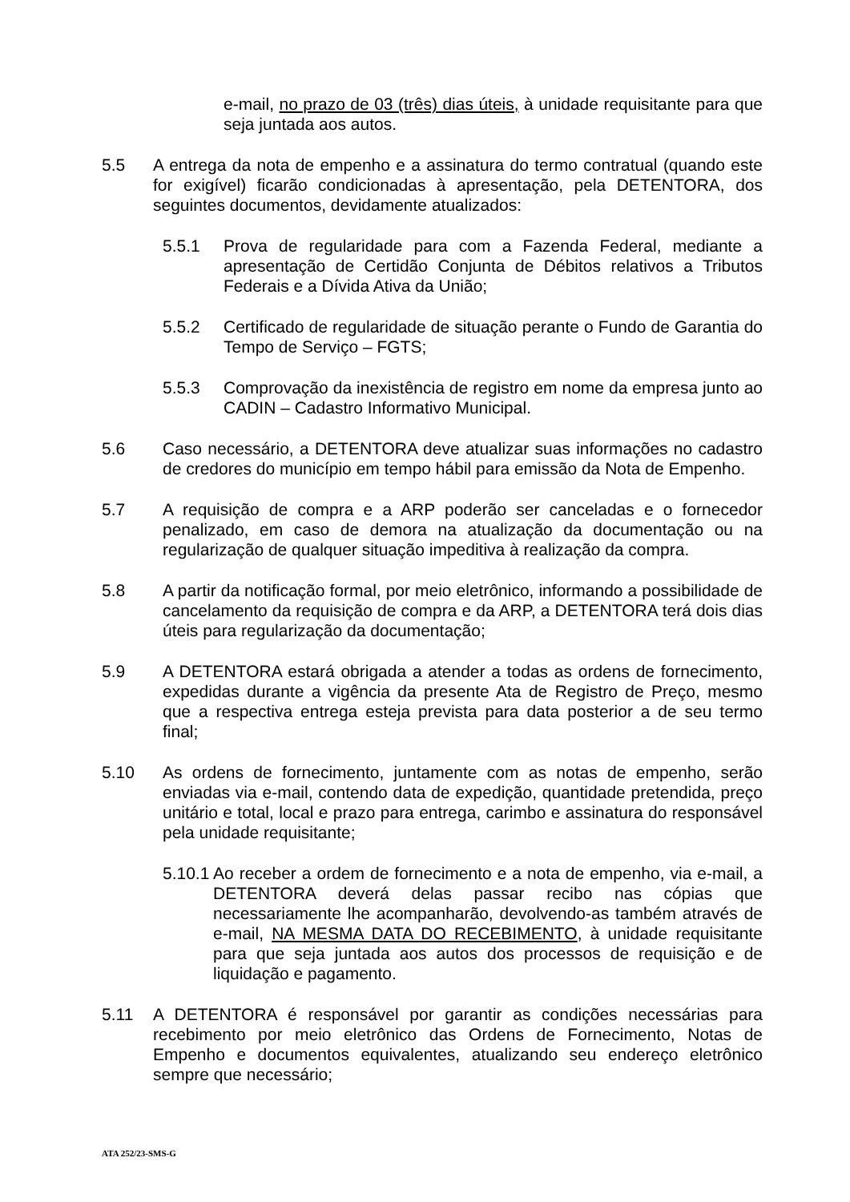e-mail, no prazo de 03 (três) dias úteis, à unidade requisitante para que seja juntada aos autos.
5.5 A entrega da nota de empenho e a assinatura do termo contratual (quando este for exigível) ficarão condicionadas à apresentação, pela DETENTORA, dos seguintes documentos, devidamente atualizados:
5.5.1 Prova de regularidade para com a Fazenda Federal, mediante a apresentação de Certidão Conjunta de Débitos relativos a Tributos Federais e a Dívida Ativa da União;
5.5.2 Certificado de regularidade de situação perante o Fundo de Garantia do Tempo de Serviço – FGTS;
5.5.3 Comprovação da inexistência de registro em nome da empresa junto ao CADIN – Cadastro Informativo Municipal.
5.6 Caso necessário, a DETENTORA deve atualizar suas informações no cadastro de credores do município em tempo hábil para emissão da Nota de Empenho.
5.7 A requisição de compra e a ARP poderão ser canceladas e o fornecedor penalizado, em caso de demora na atualização da documentação ou na regularização de qualquer situação impeditiva à realização da compra.
5.8 A partir da notificação formal, por meio eletrônico, informando a possibilidade de cancelamento da requisição de compra e da ARP, a DETENTORA terá dois dias úteis para regularização da documentação;
5.9 A DETENTORA estará obrigada a atender a todas as ordens de fornecimento, expedidas durante a vigência da presente Ata de Registro de Preço, mesmo que a respectiva entrega esteja prevista para data posterior a de seu termo final;
5.10 As ordens de fornecimento, juntamente com as notas de empenho, serão enviadas via e-mail, contendo data de expedição, quantidade pretendida, preço unitário e total, local e prazo para entrega, carimbo e assinatura do responsável pela unidade requisitante;
5.10.1
Ao receber a ordem de fornecimento e a nota de empenho, via e-mail, a DETENTORA deverá delas passar recibo nas cópias que necessariamente lhe acompanharão, devolvendo-as também através de e-mail, NA MESMA DATA DO RECEBIMENTO, à unidade requisitante para que seja juntada aos autos dos processos de requisição e de liquidação e pagamento.
5.11 A DETENTORA é responsável por garantir as condições necessárias para recebimento por meio eletrônico das Ordens de Fornecimento, Notas de Empenho e documentos equivalentes, atualizando seu endereço eletrônico sempre que necessário;
ATA 252/23-SMS-G